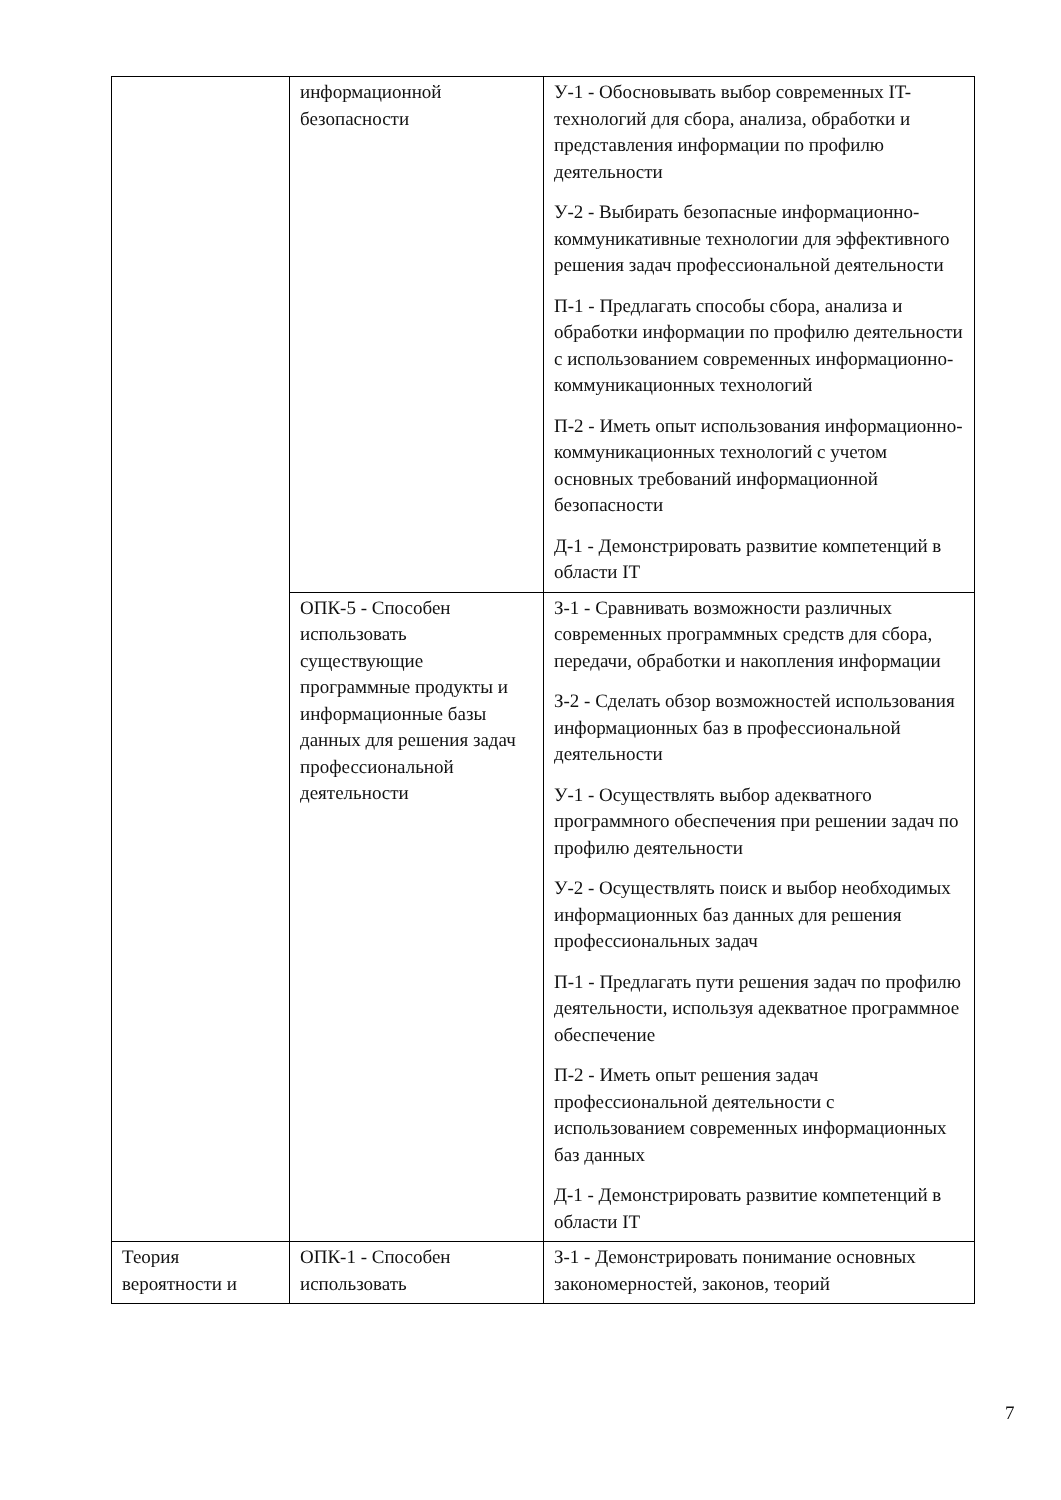| | информационной безопасности | У-1 - Обосновывать выбор современных IT-технологий для сбора, анализа, обработки и представления информации по профилю деятельности У-2 - Выбирать безопасные информационно-коммуникативные технологии для эффективного решения задач профессиональной деятельности П-1 - Предлагать способы сбора, анализа и обработки информации по профилю деятельности с использованием современных информационно-коммуникационных технологий П-2 - Иметь опыт использования информационно-коммуникационных технологий с учетом основных требований информационной безопасности Д-1 - Демонстрировать развитие компетенций в области IT |
| | ОПК-5 - Способен использовать существующие программные продукты и информационные базы данных для решения задач профессиональной деятельности | З-1 - Сравнивать возможности различных современных программных средств для сбора, передачи, обработки и накопления информации З-2 - Сделать обзор возможностей использования информационных баз в профессиональной деятельности У-1 - Осуществлять выбор адекватного программного обеспечения при решении задач по профилю деятельности У-2 - Осуществлять поиск и выбор необходимых информационных баз данных для решения профессиональных задач П-1 - Предлагать пути решения задач по профилю деятельности, используя адекватное программное обеспечение П-2 - Иметь опыт решения задач профессиональной деятельности с использованием современных информационных баз данных Д-1 - Демонстрировать развитие компетенций в области IT |
| Теория вероятности и | ОПК-1 - Способен использовать | З-1 - Демонстрировать понимание основных закономерностей, законов, теорий |
7